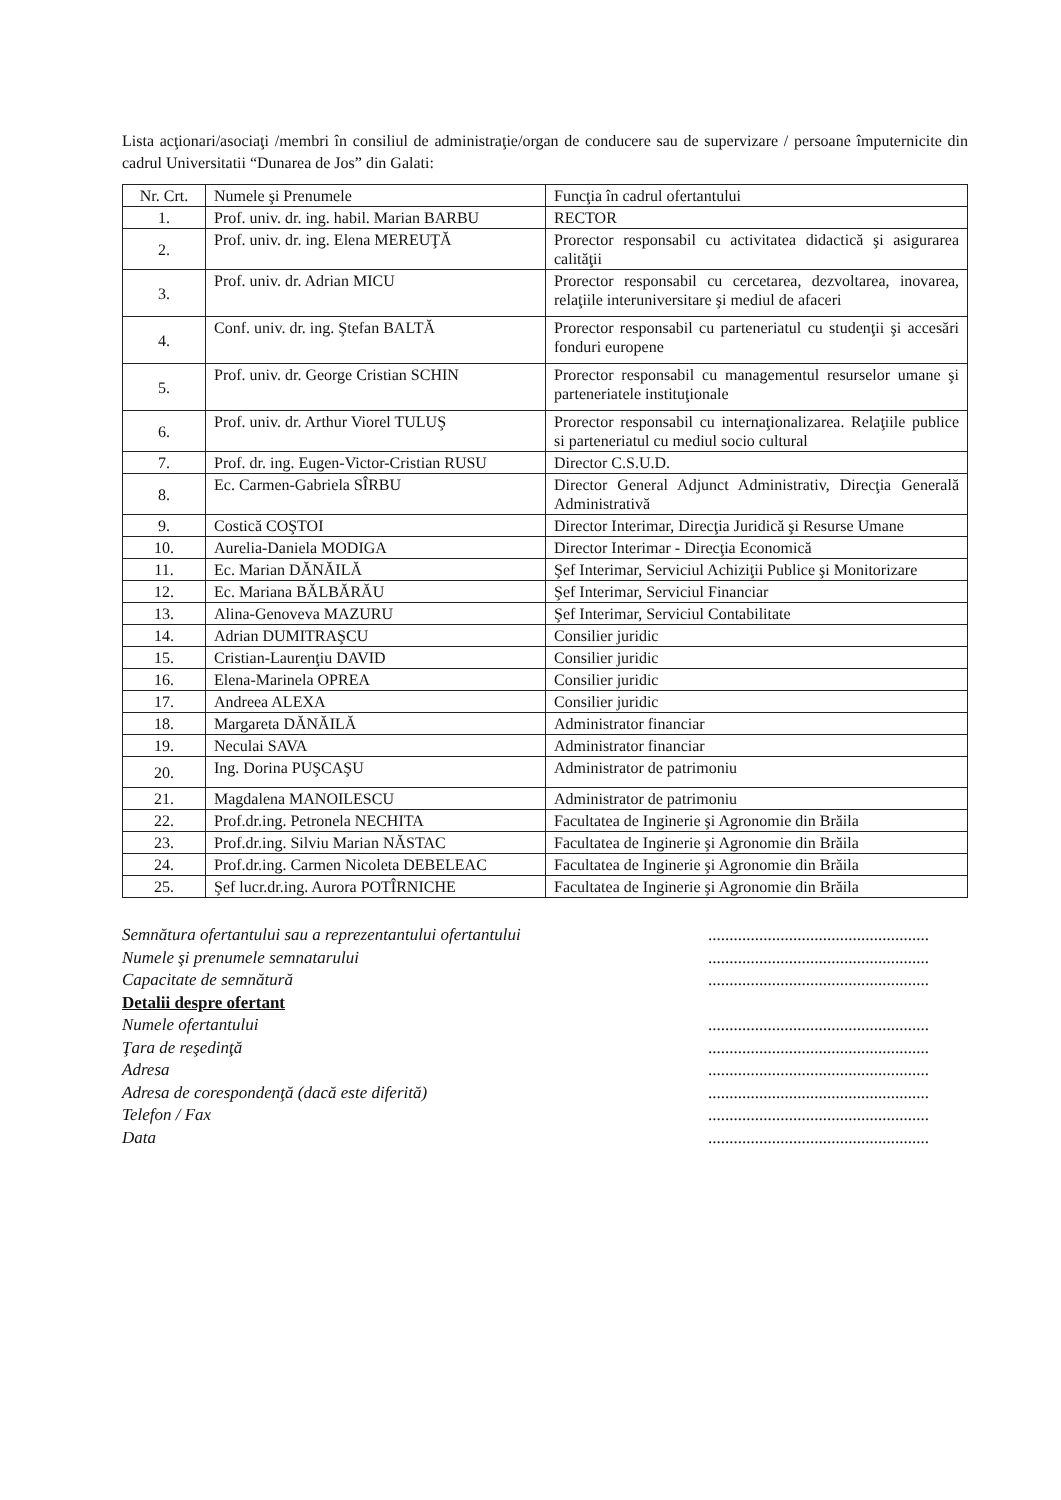Lista acţionari/asociaţi /membri în consiliul de administraţie/organ de conducere sau de supervizare / persoane împuternicite din cadrul Universitatii “Dunarea de Jos” din Galati:
| Nr. Crt. | Numele şi Prenumele | Funcţia în cadrul ofertantului |
| --- | --- | --- |
| 1. | Prof. univ. dr. ing. habil. Marian BARBU | RECTOR |
| 2. | Prof. univ. dr. ing. Elena MEREUŢĂ | Prorector responsabil cu activitatea didactică şi asigurarea calităţii |
| 3. | Prof. univ. dr. Adrian MICU | Prorector responsabil cu cercetarea, dezvoltarea, inovarea, relaţiile interuniversitare şi mediul de afaceri |
| 4. | Conf. univ. dr. ing. Ştefan BALTĂ | Prorector responsabil cu parteneriatul cu studenţii şi accesări fonduri europene |
| 5. | Prof. univ. dr. George Cristian SCHIN | Prorector responsabil cu managementul resurselor umane şi parteneriatele instituţionale |
| 6. | Prof. univ. dr. Arthur Viorel TULUŞ | Prorector responsabil cu internaţionalizarea. Relaţiile publice si parteneriatul cu mediul socio cultural |
| 7. | Prof. dr. ing. Eugen-Victor-Cristian RUSU | Director C.S.U.D. |
| 8. | Ec. Carmen-Gabriela SÎRBU | Director General Adjunct Administrativ, Direcţia Generală Administrativă |
| 9. | Costică COŞTOI | Director Interimar, Direcţia Juridică şi Resurse Umane |
| 10. | Aurelia-Daniela MODIGA | Director Interimar - Direcţia Economică |
| 11. | Ec. Marian DĂNĂILĂ | Şef Interimar, Serviciul Achiziţii Publice şi Monitorizare |
| 12. | Ec. Mariana BĂLBĂRĂU | Şef Interimar, Serviciul Financiar |
| 13. | Alina-Genoveva MAZURU | Şef Interimar, Serviciul Contabilitate |
| 14. | Adrian DUMITRAŞCU | Consilier juridic |
| 15. | Cristian-Laurenţiu DAVID | Consilier juridic |
| 16. | Elena-Marinela OPREA | Consilier juridic |
| 17. | Andreea ALEXA | Consilier juridic |
| 18. | Margareta DĂNĂILĂ | Administrator financiar |
| 19. | Neculai SAVA | Administrator financiar |
| 20. | Ing. Dorina PUŞCAŞU | Administrator de patrimoniu |
| 21. | Magdalena MANOILESCU | Administrator de patrimoniu |
| 22. | Prof.dr.ing. Petronela NECHITA | Facultatea de Inginerie şi Agronomie din Brăila |
| 23. | Prof.dr.ing. Silviu Marian NĂSTAC | Facultatea de Inginerie şi Agronomie din Brăila |
| 24. | Prof.dr.ing. Carmen Nicoleta DEBELEAC | Facultatea de Inginerie şi Agronomie din Brăila |
| 25. | Şef lucr.dr.ing. Aurora POTÎRNICHE | Facultatea de Inginerie şi Agronomie din Brăila |
Semnătura ofertantului sau a reprezentantului ofertantului....................................................
Numele şi prenumele semnatarului....................................................
Capacitate de semnătură....................................................
Detalii despre ofertant
Numele ofertantului....................................................
Ţara de reşedinţă....................................................
Adresa....................................................
Adresa de corespondenţă (dacă este diferită)....................................................
Telefon / Fax....................................................
Data....................................................